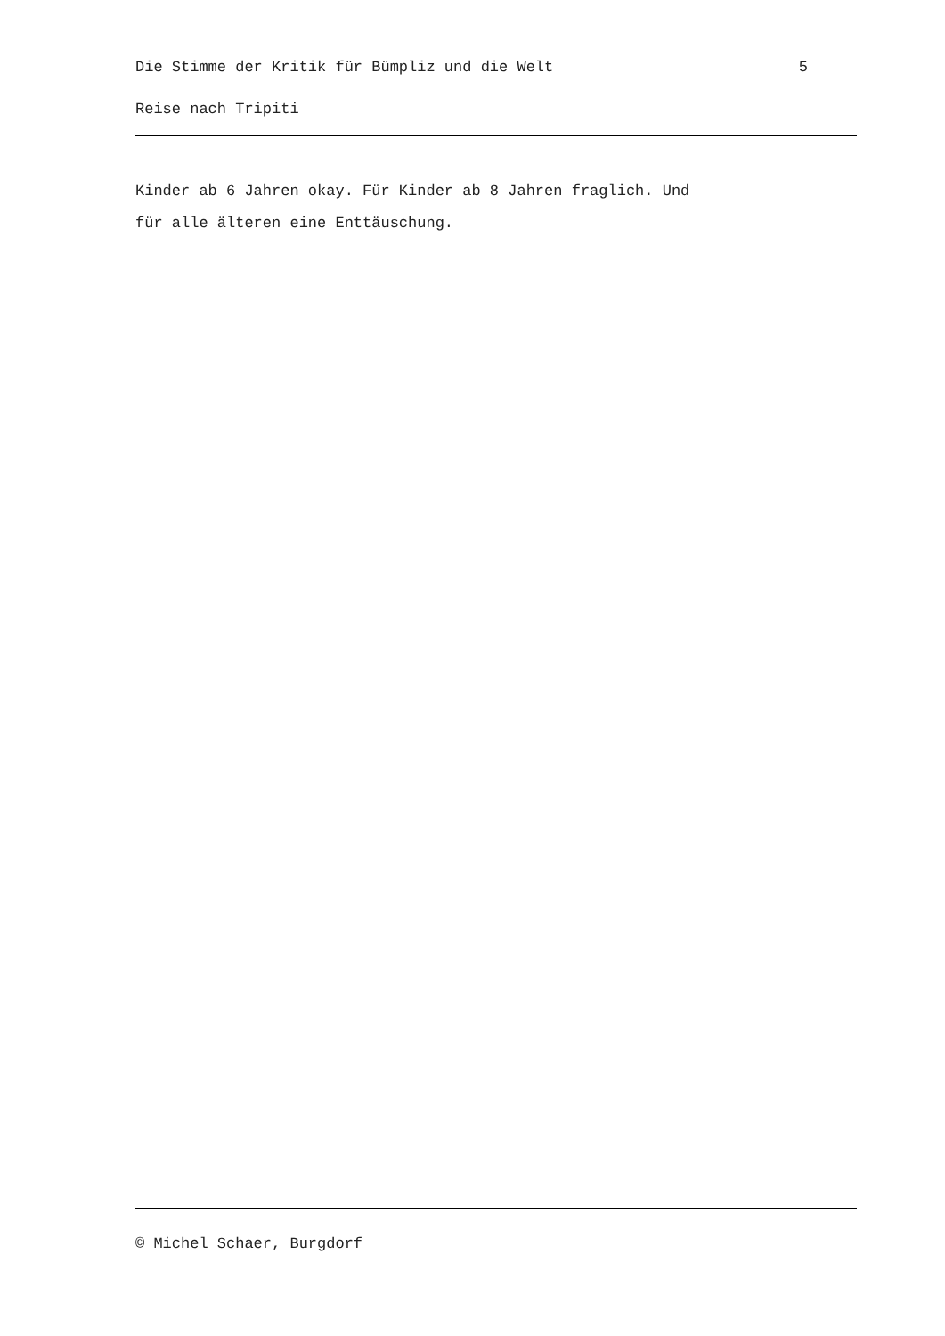Die Stimme der Kritik für Bümpliz und die Welt 5
Reise nach Tripiti
Kinder ab 6 Jahren okay. Für Kinder ab 8 Jahren fraglich. Und
für alle älteren eine Enttäuschung.
© Michel Schaer, Burgdorf